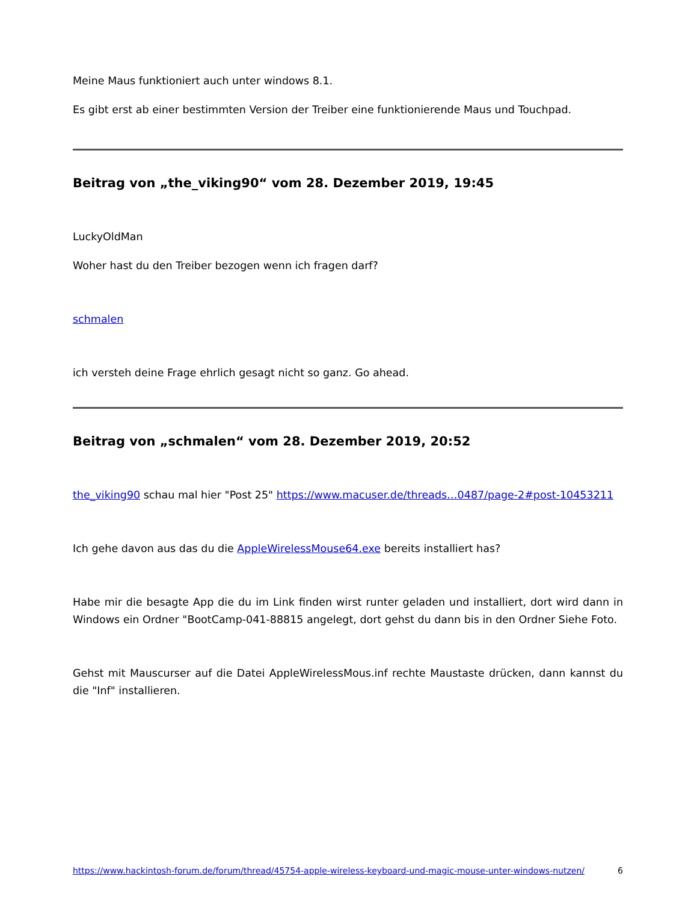Meine Maus funktioniert auch unter windows 8.1.
Es gibt erst ab einer bestimmten Version der Treiber eine funktionierende Maus und Touchpad.
Beitrag von „the_viking90“ vom 28. Dezember 2019, 19:45
LuckyOldMan
Woher hast du den Treiber bezogen wenn ich fragen darf?
schmalen
ich versteh deine Frage ehrlich gesagt nicht so ganz. Go ahead.
Beitrag von „schmalen“ vom 28. Dezember 2019, 20:52
the_viking90 schau mal hier "Post 25" https://www.macuser.de/threads…0487/page-2#post-10453211
Ich gehe davon aus das du die AppleWirelessMouse64.exe bereits installiert has?
Habe mir die besagte App die du im Link finden wirst runter geladen und installiert, dort wird dann in Windows ein Ordner "BootCamp-041-88815 angelegt, dort gehst du dann bis in den Ordner Siehe Foto.
Gehst mit Mauscurser auf die Datei AppleWirelessMous.inf rechte Maustaste drücken, dann kannst du die "Inf" installieren.
https://www.hackintosh-forum.de/forum/thread/45754-apple-wireless-keyboard-und-magic-mouse-unter-windows-nutzen/ 6